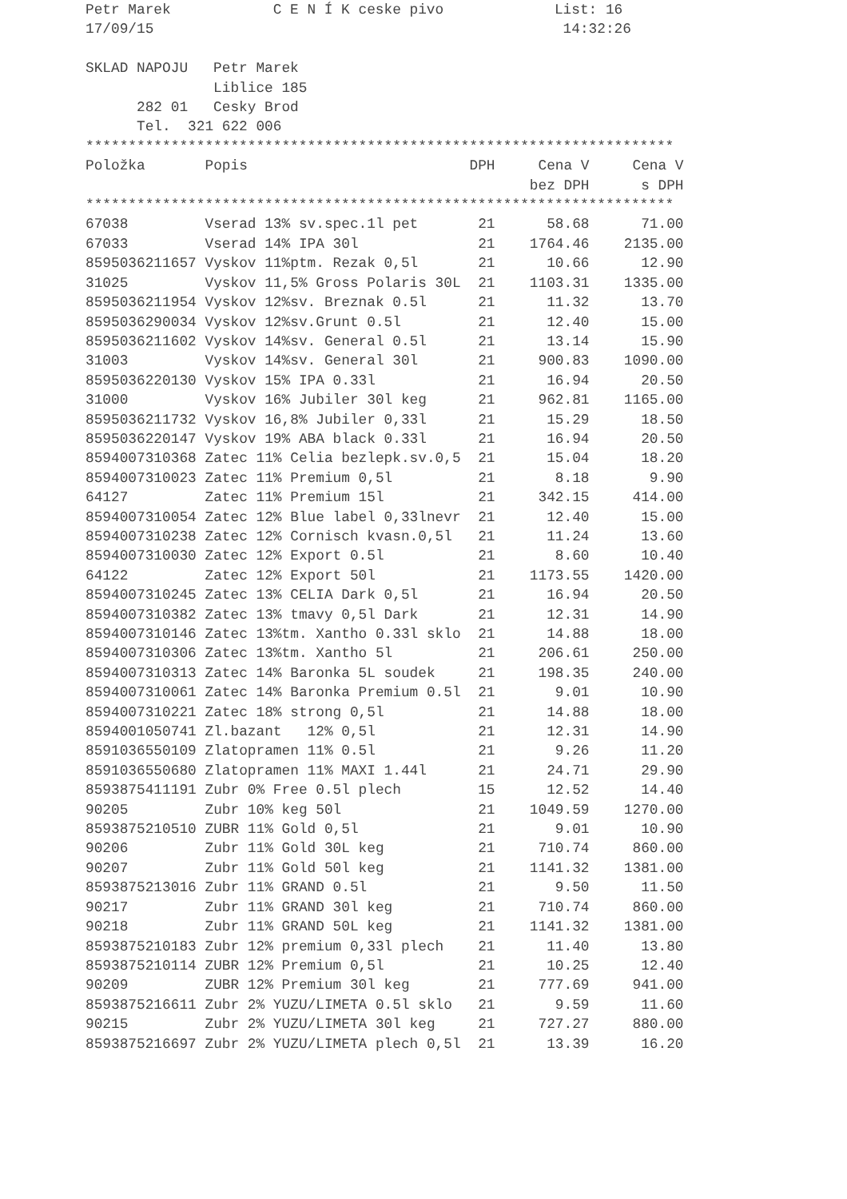Petr Marek C E N Í K ceske pivo List: 16
17/09/15 14:32:26
SKLAD NAPOJU Petr Marek
Liblice 185
282 01 Cesky Brod
Tel. 321 622 006
*********************************************************************
| Položka | Popis | DPH | Cena V | Cena V |
| --- | --- | --- | --- | --- |
| | | | bez DPH | s DPH |
*********************************************************************
| 67038 | Vserad 13% sv.spec.1l pet | 21 | 58.68 | 71.00 |
| 67033 | Vserad 14% IPA 30l | 21 | 1764.46 | 2135.00 |
| 8595036211657 | Vyskov 11%ptm. Rezak 0,5l | 21 | 10.66 | 12.90 |
| 31025 | Vyskov 11,5% Gross Polaris 30L | 21 | 1103.31 | 1335.00 |
| 8595036211954 | Vyskov 12%sv. Breznak 0.5l | 21 | 11.32 | 13.70 |
| 8595036290034 | Vyskov 12%sv.Grunt 0.5l | 21 | 12.40 | 15.00 |
| 8595036211602 | Vyskov 14%sv. General 0.5l | 21 | 13.14 | 15.90 |
| 31003 | Vyskov 14%sv. General 30l | 21 | 900.83 | 1090.00 |
| 8595036220130 | Vyskov 15% IPA 0.33l | 21 | 16.94 | 20.50 |
| 31000 | Vyskov 16% Jubiler 30l keg | 21 | 962.81 | 1165.00 |
| 8595036211732 | Vyskov 16,8% Jubiler 0,33l | 21 | 15.29 | 18.50 |
| 8595036220147 | Vyskov 19% ABA black 0.33l | 21 | 16.94 | 20.50 |
| 8594007310368 | Zatec 11% Celia bezlepk.sv.0,5 | 21 | 15.04 | 18.20 |
| 8594007310023 | Zatec 11% Premium 0,5l | 21 | 8.18 | 9.90 |
| 64127 | Zatec 11% Premium 15l | 21 | 342.15 | 414.00 |
| 8594007310054 | Zatec 12% Blue label 0,33lnevr | 21 | 12.40 | 15.00 |
| 8594007310238 | Zatec 12% Cornisch kvasn.0,5l | 21 | 11.24 | 13.60 |
| 8594007310030 | Zatec 12% Export 0.5l | 21 | 8.60 | 10.40 |
| 64122 | Zatec 12% Export 50l | 21 | 1173.55 | 1420.00 |
| 8594007310245 | Zatec 13% CELIA Dark 0,5l | 21 | 16.94 | 20.50 |
| 8594007310382 | Zatec 13% tmavy 0,5l Dark | 21 | 12.31 | 14.90 |
| 8594007310146 | Zatec 13%tm. Xantho 0.33l sklo | 21 | 14.88 | 18.00 |
| 8594007310306 | Zatec 13%tm. Xantho 5l | 21 | 206.61 | 250.00 |
| 8594007310313 | Zatec 14% Baronka 5L soudek | 21 | 198.35 | 240.00 |
| 8594007310061 | Zatec 14% Baronka Premium 0.5l | 21 | 9.01 | 10.90 |
| 8594007310221 | Zatec 18% strong 0,5l | 21 | 14.88 | 18.00 |
| 8594001050741 | Zl.bazant 12% 0,5l | 21 | 12.31 | 14.90 |
| 8591036550109 | Zlatopramen 11% 0.5l | 21 | 9.26 | 11.20 |
| 8591036550680 | Zlatopramen 11% MAXI 1.44l | 21 | 24.71 | 29.90 |
| 8593875411191 | Zubr 0% Free 0.5l plech | 15 | 12.52 | 14.40 |
| 90205 | Zubr 10% keg 50l | 21 | 1049.59 | 1270.00 |
| 8593875210510 | ZUBR 11% Gold 0,5l | 21 | 9.01 | 10.90 |
| 90206 | Zubr 11% Gold 30L keg | 21 | 710.74 | 860.00 |
| 90207 | Zubr 11% Gold 50l keg | 21 | 1141.32 | 1381.00 |
| 8593875213016 | Zubr 11% GRAND 0.5l | 21 | 9.50 | 11.50 |
| 90217 | Zubr 11% GRAND 30l keg | 21 | 710.74 | 860.00 |
| 90218 | Zubr 11% GRAND 50L keg | 21 | 1141.32 | 1381.00 |
| 8593875210183 | Zubr 12% premium 0,33l plech | 21 | 11.40 | 13.80 |
| 8593875210114 | ZUBR 12% Premium 0,5l | 21 | 10.25 | 12.40 |
| 90209 | ZUBR 12% Premium 30l keg | 21 | 777.69 | 941.00 |
| 8593875216611 | Zubr 2% YUZU/LIMETA 0.5l sklo | 21 | 9.59 | 11.60 |
| 90215 | Zubr 2% YUZU/LIMETA 30l keg | 21 | 727.27 | 880.00 |
| 8593875216697 | Zubr 2% YUZU/LIMETA plech 0,5l | 21 | 13.39 | 16.20 |